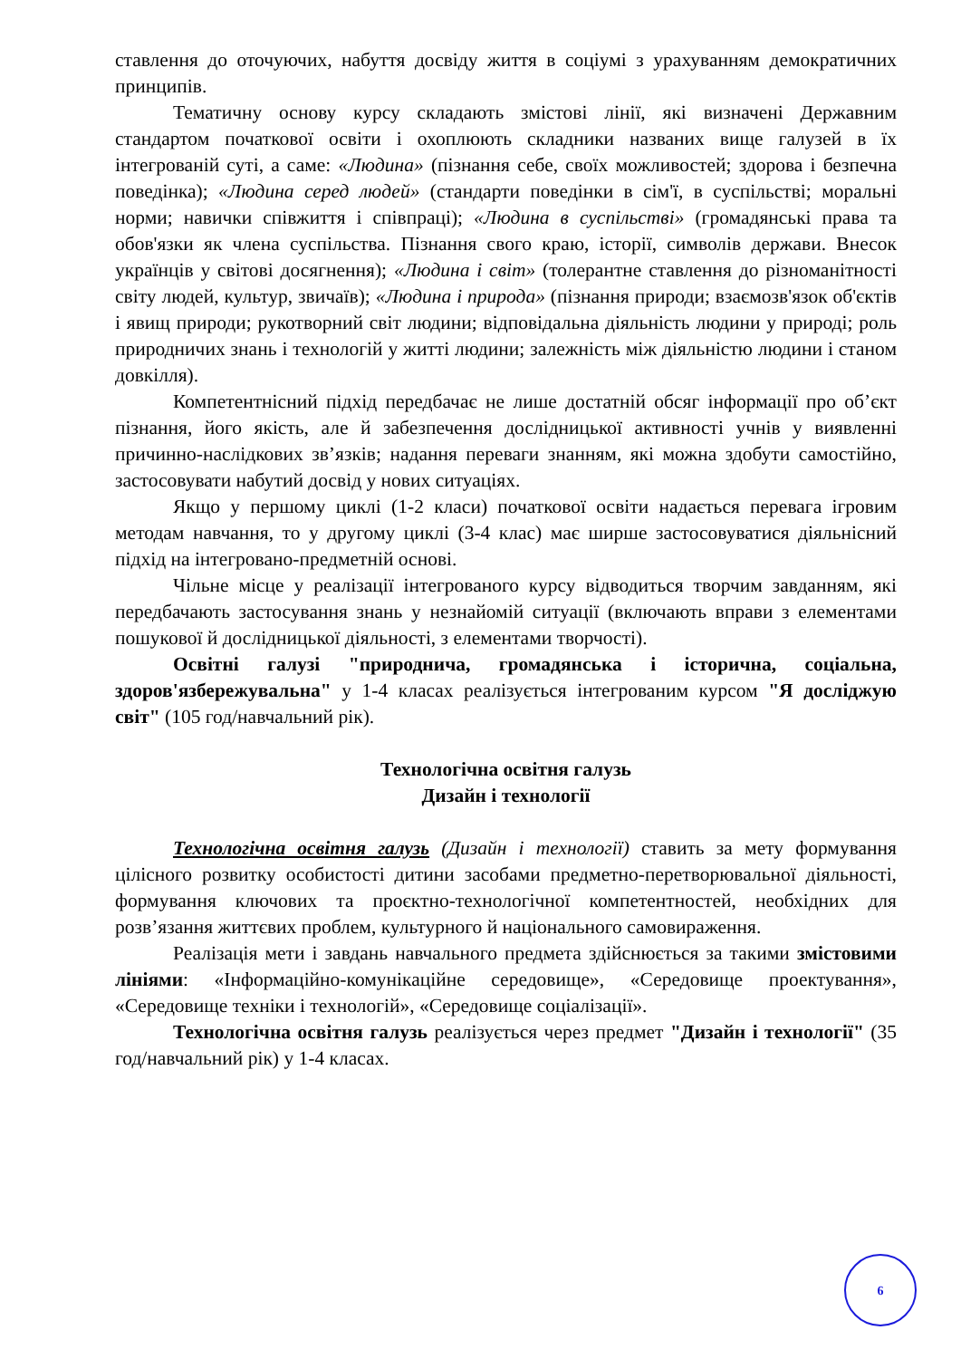ставлення до оточуючих, набуття досвіду життя в соціумі з урахуванням демократичних принципів.
Тематичну основу курсу складають змістові лінії, які визначені Державним стандартом початкової освіти і охоплюють складники названих вище галузей в їх інтегрованій суті, а саме: «Людина» (пізнання себе, своїх можливостей; здорова і безпечна поведінка); «Людина серед людей» (стандарти поведінки в сім'ї, в суспільстві; моральні норми; навички співжиття і співпраці); «Людина в суспільстві» (громадянські права та обов'язки як члена суспільства. Пізнання свого краю, історії, символів держави. Внесок українців у світові досягнення); «Людина і світ» (толерантне ставлення до різноманітності світу людей, культур, звичаїв); «Людина і природа» (пізнання природи; взаємозв'язок об'єктів і явищ природи; рукотворний світ людини; відповідальна діяльність людини у природі; роль природничих знань і технологій у житті людини; залежність між діяльністю людини і станом довкілля).
Компетентнісний підхід передбачає не лише достатній обсяг інформації про об’єкт пізнання, його якість, але й забезпечення дослідницької активності учнів у виявленні причинно-наслідкових зв’язків; надання переваги знанням, які можна здобути самостійно, застосовувати набутий досвід у нових ситуаціях.
Якщо у першому циклі (1-2 класи) початкової освіти надається перевага ігровим методам навчання, то у другому циклі (3-4 клас) має ширше застосовуватися діяльнісний підхід на інтегровано-предметній основі.
Чільне місце у реалізації інтегрованого курсу відводиться творчим завданням, які передбачають застосування знань у незнайомій ситуації (включають вправи з елементами пошукової й дослідницької діяльності, з елементами творчості).
Освітні галузі "природнича, громадянська і історична, соціальна, здоров'язбережувальна" у 1-4 класах реалізується інтегрованим курсом "Я досліджую світ" (105 год/навчальний рік).
Технологічна освітня галузь
Дизайн і технології
Технологічна освітня галузь (Дизайн і технології) ставить за мету формування цілісного розвитку особистості дитини засобами предметно-перетворювальної діяльності, формування ключових та проєктно-технологічної компетентностей, необхідних для розв’язання життєвих проблем, культурного й національного самовираження.
Реалізація мети і завдань навчального предмета здійснюється за такими змістовими лініями: «Інформаційно-комунікаційне середовище», «Середовище проектування», «Середовище техніки і технологій», «Середовище соціалізації».
Технологічна освітня галузь реалізується через предмет "Дизайн і технології" (35 год/навчальний рік) у 1-4 класах.
6